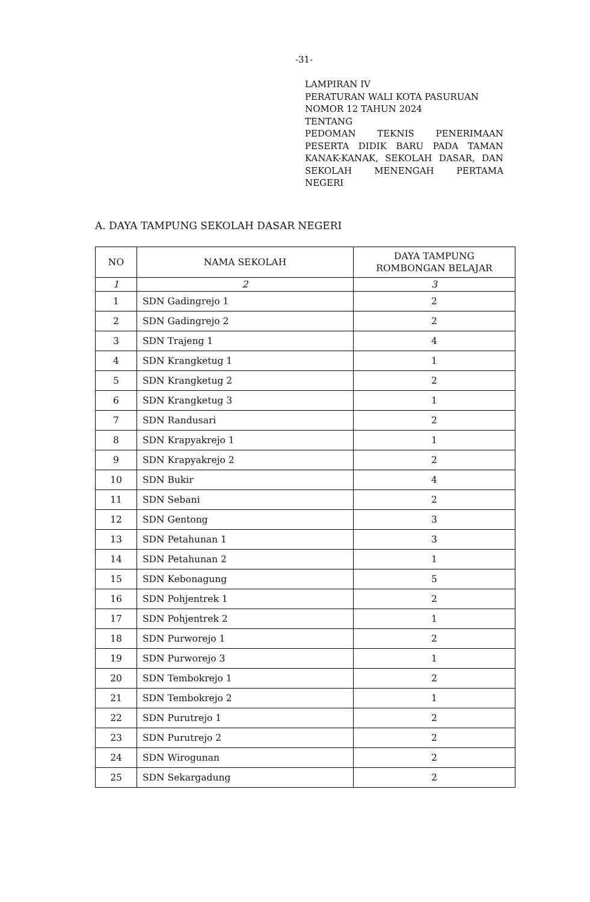-31-
LAMPIRAN IV
PERATURAN WALI KOTA PASURUAN
NOMOR 12 TAHUN 2024
TENTANG
PEDOMAN TEKNIS PENERIMAAN PESERTA DIDIK BARU PADA TAMAN KANAK-KANAK, SEKOLAH DASAR, DAN SEKOLAH MENENGAH PERTAMA NEGERI
A. DAYA TAMPUNG SEKOLAH DASAR NEGERI
| NO | NAMA SEKOLAH | DAYA TAMPUNG ROMBONGAN BELAJAR |
| --- | --- | --- |
| 1 | 2 | 3 |
| 1 | SDN Gadingrejo 1 | 2 |
| 2 | SDN Gadingrejo 2 | 2 |
| 3 | SDN Trajeng 1 | 4 |
| 4 | SDN Krangketug 1 | 1 |
| 5 | SDN Krangketug 2 | 2 |
| 6 | SDN Krangketug 3 | 1 |
| 7 | SDN Randusari | 2 |
| 8 | SDN Krapyakrejo 1 | 1 |
| 9 | SDN Krapyakrejo 2 | 2 |
| 10 | SDN Bukir | 4 |
| 11 | SDN Sebani | 2 |
| 12 | SDN Gentong | 3 |
| 13 | SDN Petahunan 1 | 3 |
| 14 | SDN Petahunan 2 | 1 |
| 15 | SDN Kebonagung | 5 |
| 16 | SDN Pohjentrek 1 | 2 |
| 17 | SDN Pohjentrek 2 | 1 |
| 18 | SDN Purworejo 1 | 2 |
| 19 | SDN Purworejo 3 | 1 |
| 20 | SDN Tembokrejo 1 | 2 |
| 21 | SDN Tembokrejo 2 | 1 |
| 22 | SDN Purutrejo 1 | 2 |
| 23 | SDN Purutrejo 2 | 2 |
| 24 | SDN Wirogunan | 2 |
| 25 | SDN Sekargadung | 2 |